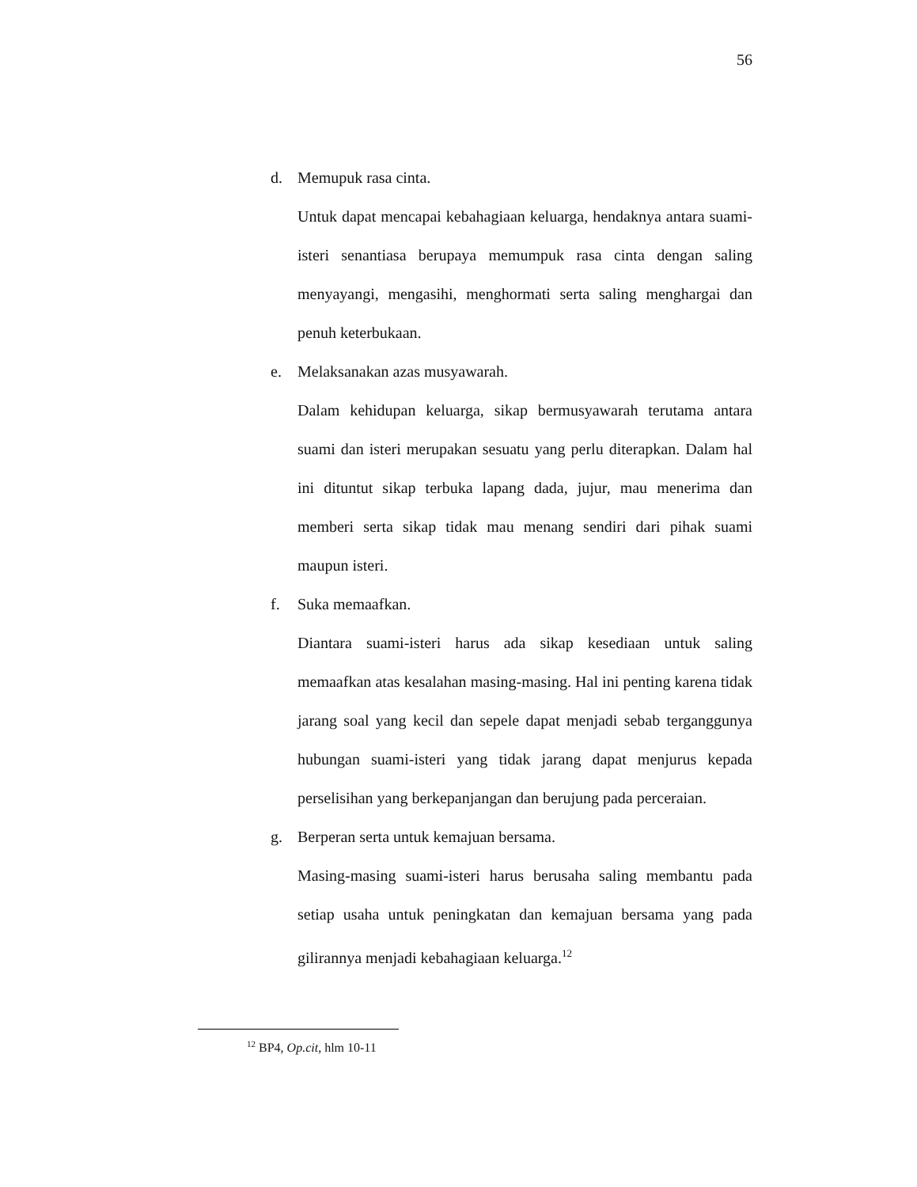56
d. Memupuk rasa cinta.
Untuk dapat mencapai kebahagiaan keluarga, hendaknya antara suami-isteri senantiasa berupaya memumpuk rasa cinta dengan saling menyayangi, mengasihi, menghormati serta saling menghargai dan penuh keterbukaan.
e. Melaksanakan azas musyawarah.
Dalam kehidupan keluarga, sikap bermusyawarah terutama antara suami dan isteri merupakan sesuatu yang perlu diterapkan. Dalam hal ini dituntut sikap terbuka lapang dada, jujur, mau menerima dan memberi serta sikap tidak mau menang sendiri dari pihak suami maupun isteri.
f. Suka memaafkan.
Diantara suami-isteri harus ada sikap kesediaan untuk saling memaafkan atas kesalahan masing-masing. Hal ini penting karena tidak jarang soal yang kecil dan sepele dapat menjadi sebab terganggunya hubungan suami-isteri yang tidak jarang dapat menjurus kepada perselisihan yang berkepanjangan dan berujung pada perceraian.
g. Berperan serta untuk kemajuan bersama.
Masing-masing suami-isteri harus berusaha saling membantu pada setiap usaha untuk peningkatan dan kemajuan bersama yang pada gilirannya menjadi kebahagiaan keluarga.<sup>12</sup>
<sup>12</sup> BP4, Op.cit, hlm 10-11